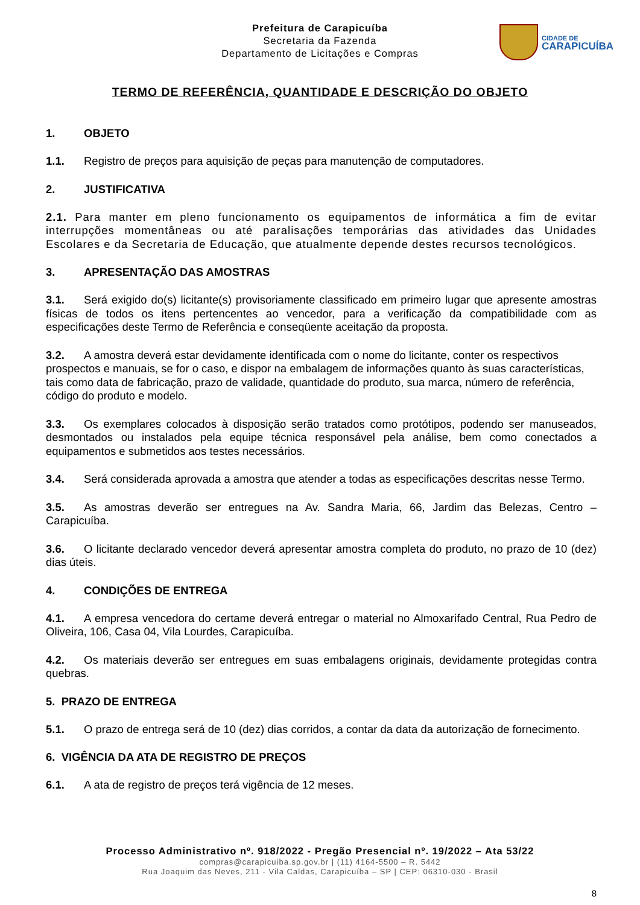Prefeitura de Carapicuíba
Secretaria da Fazenda
Departamento de Licitações e Compras
CIDADE DE
CARAPICUÍBA
TERMO DE REFERÊNCIA, QUANTIDADE E DESCRIÇÃO DO OBJETO
1. OBJETO
1.1. Registro de preços para aquisição de peças para manutenção de computadores.
2. JUSTIFICATIVA
2.1. Para manter em pleno funcionamento os equipamentos de informática a fim de evitar interrupções momentâneas ou até paralisações temporárias das atividades das Unidades Escolares e da Secretaria de Educação, que atualmente depende destes recursos tecnológicos.
3. APRESENTAÇÃO DAS AMOSTRAS
3.1. Será exigido do(s) licitante(s) provisoriamente classificado em primeiro lugar que apresente amostras físicas de todos os itens pertencentes ao vencedor, para a verificação da compatibilidade com as especificações deste Termo de Referência e conseqüente aceitação da proposta.
3.2. A amostra deverá estar devidamente identificada com o nome do licitante, conter os respectivos prospectos e manuais, se for o caso, e dispor na embalagem de informações quanto às suas características, tais como data de fabricação, prazo de validade, quantidade do produto, sua marca, número de referência, código do produto e modelo.
3.3. Os exemplares colocados à disposição serão tratados como protótipos, podendo ser manuseados, desmontados ou instalados pela equipe técnica responsável pela análise, bem como conectados a equipamentos e submetidos aos testes necessários.
3.4. Será considerada aprovada a amostra que atender a todas as especificações descritas nesse Termo.
3.5. As amostras deverão ser entregues na Av. Sandra Maria, 66, Jardim das Belezas, Centro – Carapicuíba.
3.6. O licitante declarado vencedor deverá apresentar amostra completa do produto, no prazo de 10 (dez) dias úteis.
4. CONDIÇÕES DE ENTREGA
4.1. A empresa vencedora do certame deverá entregar o material no Almoxarifado Central, Rua Pedro de Oliveira, 106, Casa 04, Vila Lourdes, Carapicuíba.
4.2. Os materiais deverão ser entregues em suas embalagens originais, devidamente protegidas contra quebras.
5. PRAZO DE ENTREGA
5.1. O prazo de entrega será de 10 (dez) dias corridos, a contar da data da autorização de fornecimento.
6. VIGÊNCIA DA ATA DE REGISTRO DE PREÇOS
6.1. A ata de registro de preços terá vigência de 12 meses.
Processo Administrativo nº. 918/2022 - Pregão Presencial nº. 19/2022 – Ata 53/22
compras@carapicuiba.sp.gov.br | (11) 4164-5500 – R. 5442
Rua Joaquim das Neves, 211 - Vila Caldas, Carapicuíba – SP | CEP: 06310-030 - Brasil
8